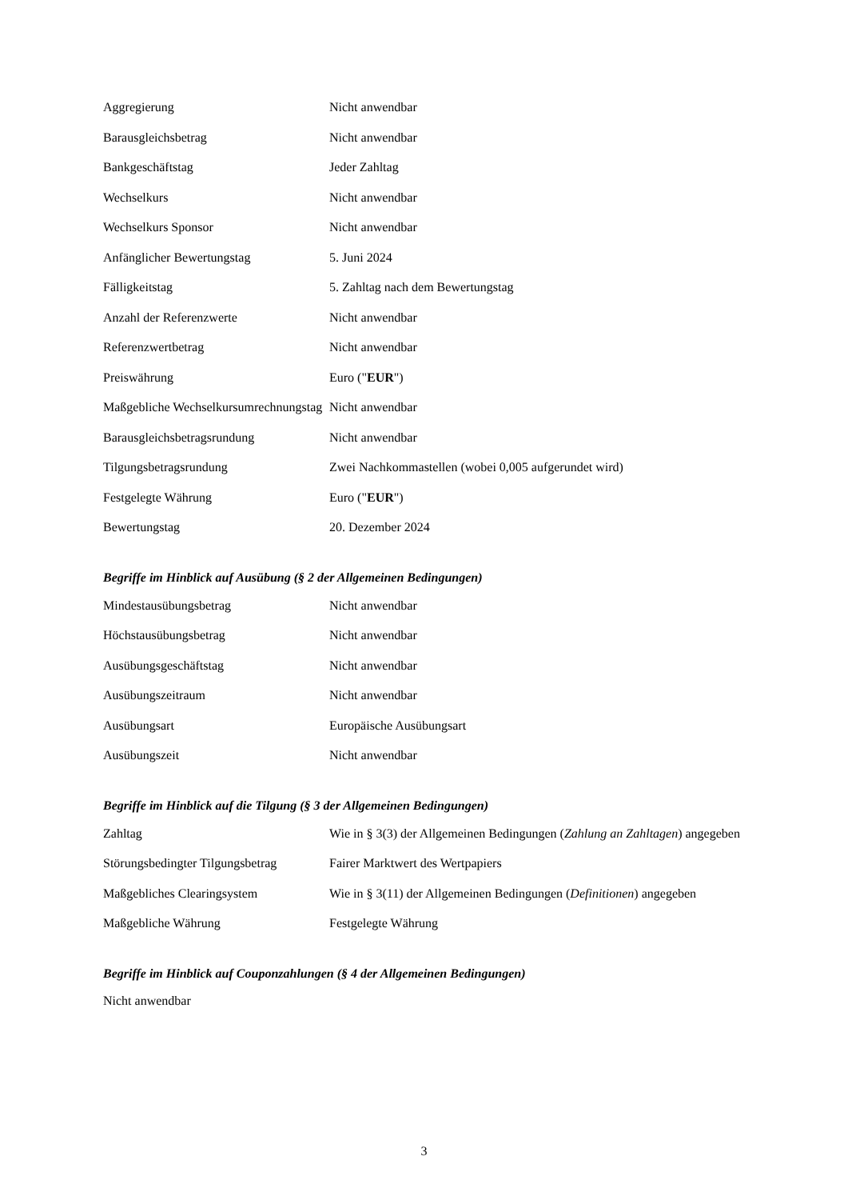| Aggregierung | Nicht anwendbar |
| Barausgleichsbetrag | Nicht anwendbar |
| Bankgeschäftstag | Jeder Zahltag |
| Wechselkurs | Nicht anwendbar |
| Wechselkurs Sponsor | Nicht anwendbar |
| Anfänglicher Bewertungstag | 5. Juni 2024 |
| Fälligkeitstag | 5. Zahltag nach dem Bewertungstag |
| Anzahl der Referenzwerte | Nicht anwendbar |
| Referenzwertbetrag | Nicht anwendbar |
| Preiswährung | Euro (" EUR ") |
| Maßgebliche Wechselkursumrechnungstag | Nicht anwendbar |
| Barausgleichsbetragsrundung | Nicht anwendbar |
| Tilgungsbetragsrundung | Zwei Nachkommastellen (wobei 0,005 aufgerundet wird) |
| Festgelegte Währung | Euro (" EUR ") |
| Bewertungstag | 20. Dezember 2024 |
Begriffe im Hinblick auf Ausübung (§ 2 der Allgemeinen Bedingungen)
| Mindestausübungsbetrag | Nicht anwendbar |
| Höchstausübungsbetrag | Nicht anwendbar |
| Ausübungsgeschäftstag | Nicht anwendbar |
| Ausübungszeitraum | Nicht anwendbar |
| Ausübungsart | Europäische Ausübungsart |
| Ausübungszeit | Nicht anwendbar |
Begriffe im Hinblick auf die Tilgung (§ 3 der Allgemeinen Bedingungen)
| Zahltag | Wie in § 3(3) der Allgemeinen Bedingungen ( Zahlung an Zahltagen ) angegeben |
| Störungsbedingter Tilgungsbetrag | Fairer Marktwert des Wertpapiers |
| Maßgebliches Clearingsystem | Wie in § 3(11) der Allgemeinen Bedingungen ( Definitionen ) angegeben |
| Maßgebliche Währung | Festgelegte Währung |
Begriffe im Hinblick auf Couponzahlungen (§ 4 der Allgemeinen Bedingungen)
Nicht anwendbar
3